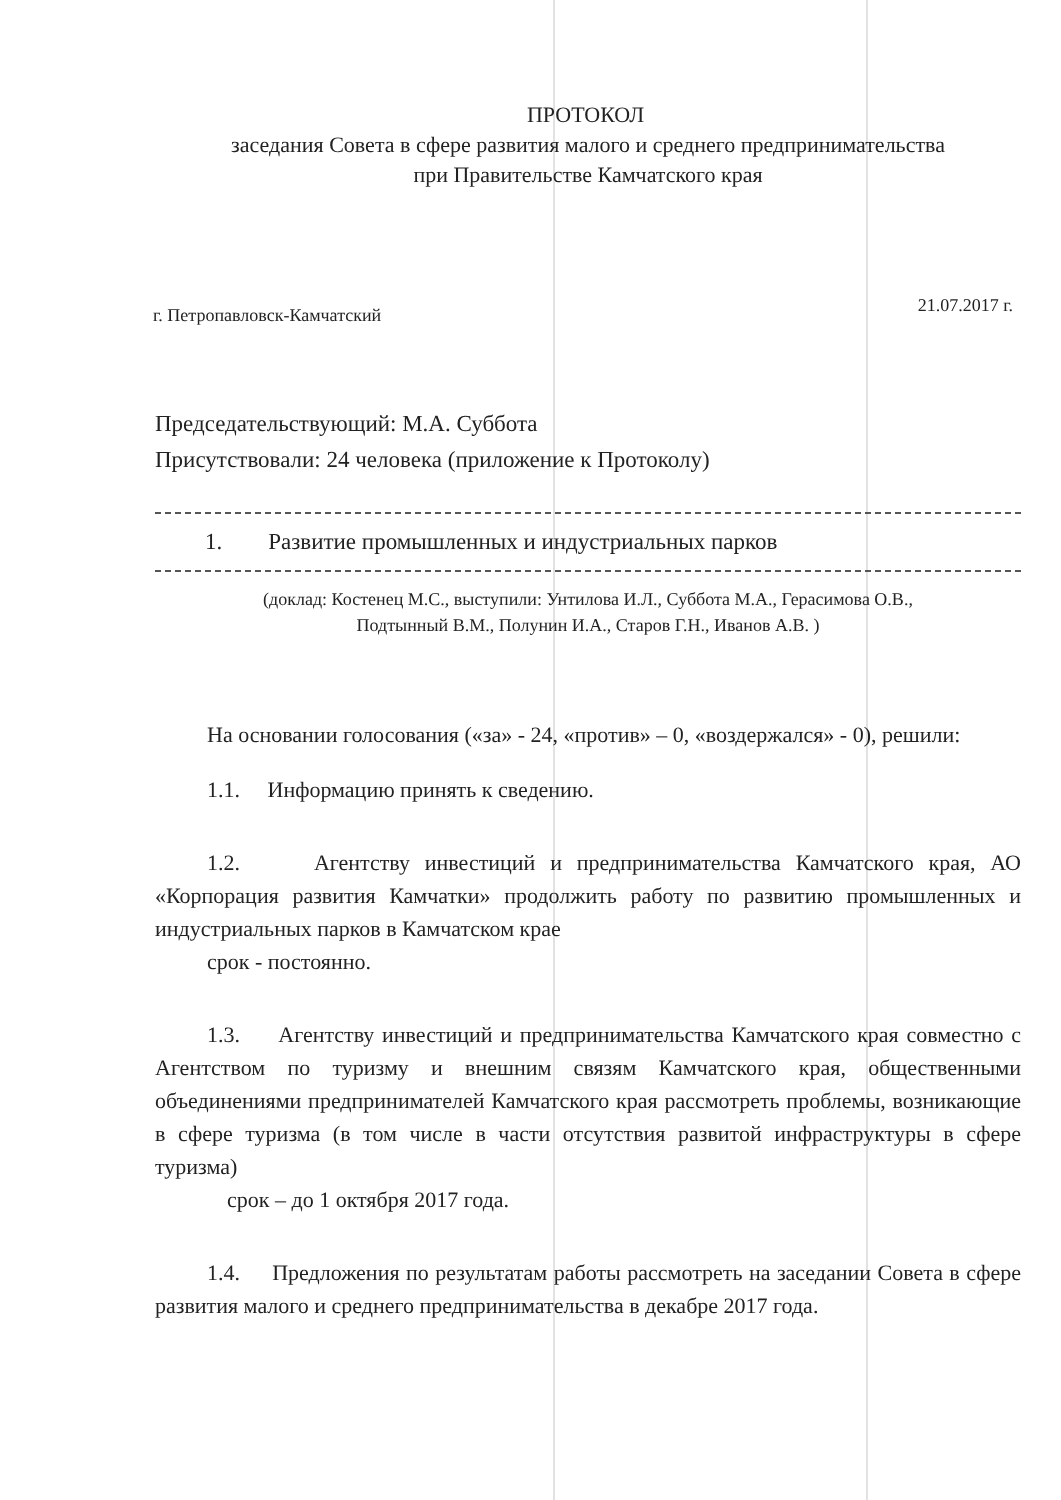ПРОТОКОЛ
заседания Совета в сфере развития малого и среднего предпринимательства
при Правительстве Камчатского края
г. Петропавловск-Камчатский 21.07.2017 г.
Председательствующий: М.А. Суббота
Присутствовали: 24 человека (приложение к Протоколу)
1. Развитие промышленных и индустриальных парков
(доклад: Костенец М.С., выступили: Унтилова И.Л., Суббота М.А., Герасимова О.В.,
Подтынный В.М., Полунин И.А., Старов Г.Н., Иванов А.В. )
На основании голосования («за» - 24, «против» – 0, «воздержался» - 0), решили:
1.1. Информацию принять к сведению.
1.2. Агентству инвестиций и предпринимательства Камчатского края, АО «Корпорация развития Камчатки» продолжить работу по развитию промышленных и индустриальных парков в Камчатском крае
срок - постоянно.
1.3. Агентству инвестиций и предпринимательства Камчатского края совместно с Агентством по туризму и внешним связям Камчатского края, общественными объединениями предпринимателей Камчатского края рассмотреть проблемы, возникающие в сфере туризма (в том числе в части отсутствия развитой инфраструктуры в сфере туризма)
срок – до 1 октября 2017 года.
1.4. Предложения по результатам работы рассмотреть на заседании Совета в сфере развития малого и среднего предпринимательства в декабре 2017 года.